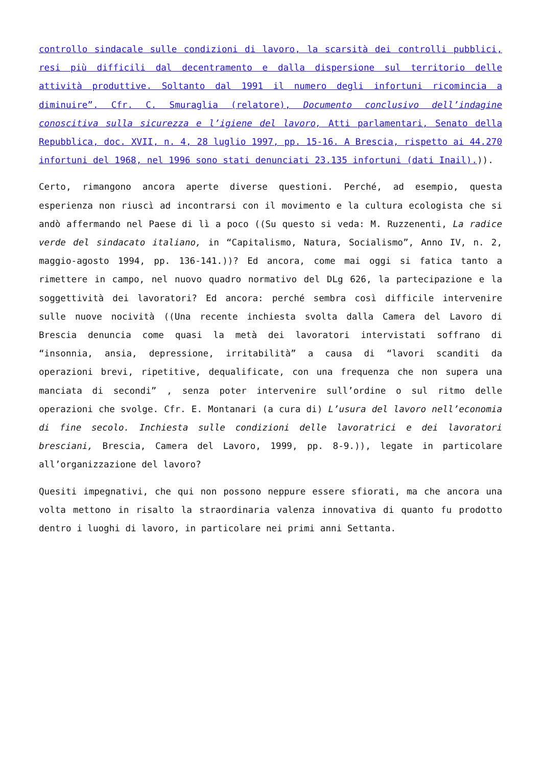controllo sindacale sulle condizioni di lavoro, la scarsità dei controlli pubblici, resi più difficili dal decentramento e dalla dispersione sul territorio delle attività produttive. Soltanto dal 1991 il numero degli infortuni ricomincia a diminuire”. Cfr. C. Smuraglia (relatore), Documento conclusivo dell’indagine conoscitiva sulla sicurezza e l’igiene del lavoro, Atti parlamentari, Senato della Repubblica, doc. XVII, n. 4, 28 luglio 1997, pp. 15-16. A Brescia, rispetto ai 44.270 infortuni del 1968, nel 1996 sono stati denunciati 23.135 infortuni (dati Inail).)).
Certo, rimangono ancora aperte diverse questioni. Perché, ad esempio, questa esperienza non riuscì ad incontrarsi con il movimento e la cultura ecologista che si andò affermando nel Paese di lì a poco ((Su questo si veda: M. Ruzzenenti, La radice verde del sindacato italiano, in “Capitalismo, Natura, Socialismo”, Anno IV, n. 2, maggio-agosto 1994, pp. 136-141.))? Ed ancora, come mai oggi si fatica tanto a rimettere in campo, nel nuovo quadro normativo del DLg 626, la partecipazione e la soggettività dei lavoratori? Ed ancora: perché sembra così difficile intervenire sulle nuove nocività ((Una recente inchiesta svolta dalla Camera del Lavoro di Brescia denuncia come quasi la metà dei lavoratori intervistati soffrano di “insonnia, ansia, depressione, irritabilità” a causa di “lavori scanditi da operazioni brevi, ripetitive, dequalificate, con una frequenza che non supera una manciata di secondi” , senza poter intervenire sull’ordine o sul ritmo delle operazioni che svolge. Cfr. E. Montanari (a cura di) L’usura del lavoro nell’economia di fine secolo. Inchiesta sulle condizioni delle lavoratrici e dei lavoratori bresciani, Brescia, Camera del Lavoro, 1999, pp. 8-9.)), legate in particolare all’organizzazione del lavoro?
Quesiti impegnativi, che qui non possono neppure essere sfiorati, ma che ancora una volta mettono in risalto la straordinaria valenza innovativa di quanto fu prodotto dentro i luoghi di lavoro, in particolare nei primi anni Settanta.